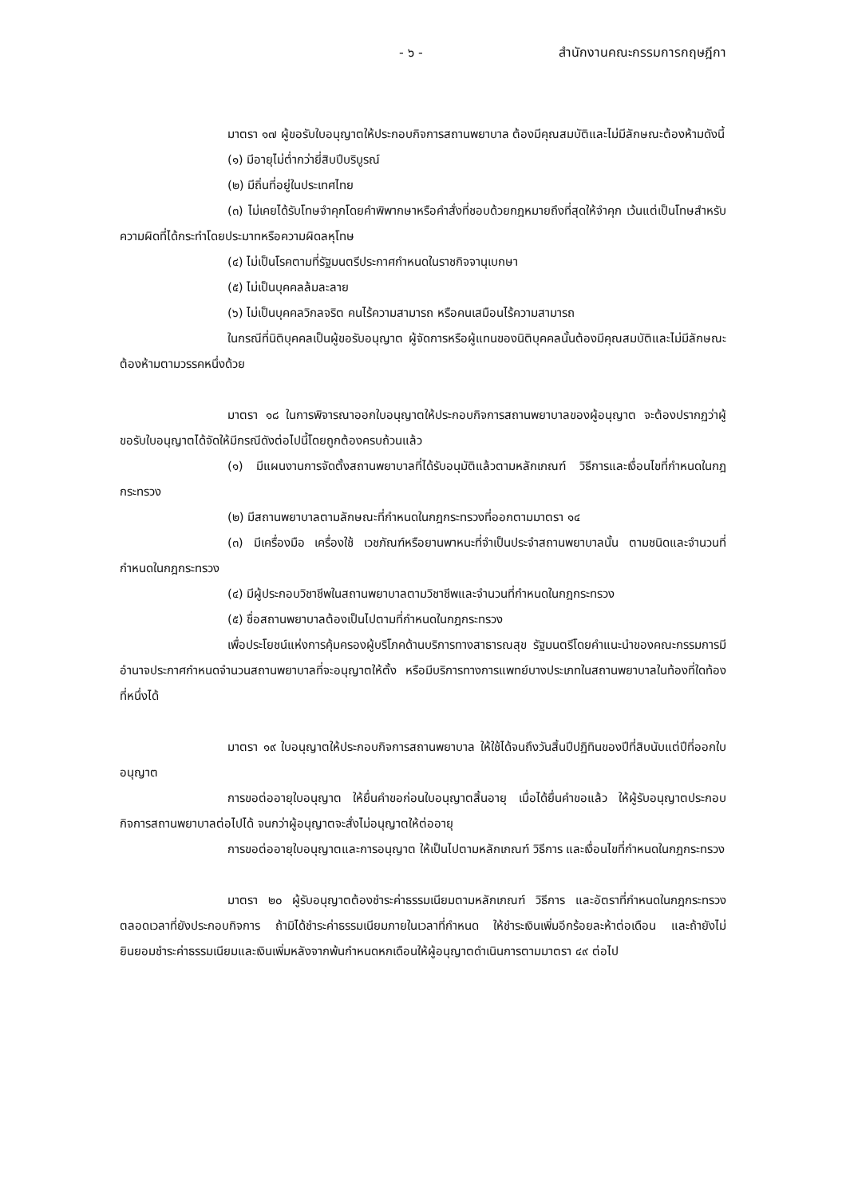- ๖ - สำนักงานคณะกรรมการกฤษฎีกา
มาตรา ๑๗ ผู้ขอรับใบอนุญาตให้ประกอบกิจการสถานพยาบาล ต้องมีคุณสมบัติและไม่มีลักษณะต้องห้ามดังนี้
(๑) มีอายุไม่ต่ำกว่ายี่สิบปีบริบูรณ์
(๒) มีถิ่นที่อยู่ในประเทศไทย
(๓) ไม่เคยได้รับโทษจำคุกโดยคำพิพากษาหรือคำสั่งที่ชอบด้วยกฎหมายถึงที่สุดให้จำคุก เว้นแต่เป็นโทษสำหรับความผิดที่ได้กระทำโดยประมาทหรือความผิดลหุโทษ
(๔) ไม่เป็นโรคตามที่รัฐมนตรีประกาศกำหนดในราชกิจจานุเบกษา
(๕) ไม่เป็นบุคคลล้มละลาย
(๖) ไม่เป็นบุคคลวิกลจริต คนไร้ความสามารถ หรือคนเสมือนไร้ความสามารถ
ในกรณีที่นิติบุคคลเป็นผู้ขอรับอนุญาต ผู้จัดการหรือผู้แทนของนิติบุคคลนั้นต้องมีคุณสมบัติและไม่มีลักษณะต้องห้ามตามวรรคหนึ่งด้วย
มาตรา ๑๘ ในการพิจารณาออกใบอนุญาตให้ประกอบกิจการสถานพยาบาลของผู้อนุญาต จะต้องปรากฏว่าผู้ขอรับใบอนุญาตได้จัดให้มีกรณีดังต่อไปนี้โดยถูกต้องครบถ้วนแล้ว
(๑) มีแผนงานการจัดตั้งสถานพยาบาลที่ได้รับอนุมัติแล้วตามหลักเกณฑ์ วิธีการและเงื่อนไขที่กำหนดในกฎกระทรวง
(๒) มีสถานพยาบาลตามลักษณะที่กำหนดในกฎกระทรวงที่ออกตามมาตรา ๑๔
(๓) มีเครื่องมือ เครื่องใช้ เวชภัณฑ์หรือยานพาหนะที่จำเป็นประจำสถานพยาบาลนั้น ตามชนิดและจำนวนที่กำหนดในกฎกระทรวง
(๔) มีผู้ประกอบวิชาชีพในสถานพยาบาลตามวิชาชีพและจำนวนที่กำหนดในกฎกระทรวง
(๕) ชื่อสถานพยาบาลต้องเป็นไปตามที่กำหนดในกฎกระทรวง
เพื่อประโยชน์แห่งการคุ้มครองผู้บริโภคด้านบริการทางสาธารณสุข รัฐมนตรีโดยคำแนะนำของคณะกรรมการมีอำนาจประกาศกำหนดจำนวนสถานพยาบาลที่จะอนุญาตให้ตั้ง หรือมีบริการทางการแพทย์บางประเภทในสถานพยาบาลในท้องที่ใดท้องที่หนึ่งได้
มาตรา ๑๙ ใบอนุญาตให้ประกอบกิจการสถานพยาบาล ให้ใช้ได้จนถึงวันสิ้นปีปฏิทินของปีที่สิบนับแต่ปีที่ออกใบอนุญาต
การขอต่ออายุใบอนุญาต ให้ยื่นคำขอก่อนใบอนุญาตสิ้นอายุ เมื่อได้ยื่นคำขอแล้ว ให้ผู้รับอนุญาตประกอบกิจการสถานพยาบาลต่อไปได้ จนกว่าผู้อนุญาตจะสั่งไม่อนุญาตให้ต่ออายุ
การขอต่ออายุใบอนุญาตและการอนุญาต ให้เป็นไปตามหลักเกณฑ์ วิธีการ และเงื่อนไขที่กำหนดในกฎกระทรวง
มาตรา ๒๐ ผู้รับอนุญาตต้องชำระค่าธรรมเนียมตามหลักเกณฑ์ วิธีการ และอัตราที่กำหนดในกฎกระทรวงตลอดเวลาที่ยังประกอบกิจการ ถ้ามิได้ชำระค่าธรรมเนียมภายในเวลาที่กำหนด ให้ชำระเงินเพิ่มอีกร้อยละห้าต่อเดือน และถ้ายังไม่ยินยอมชำระค่าธรรมเนียมและเงินเพิ่มหลังจากพ้นกำหนดหกเดือนให้ผู้อนุญาตดำเนินการตามมาตรา ๔๙ ต่อไป